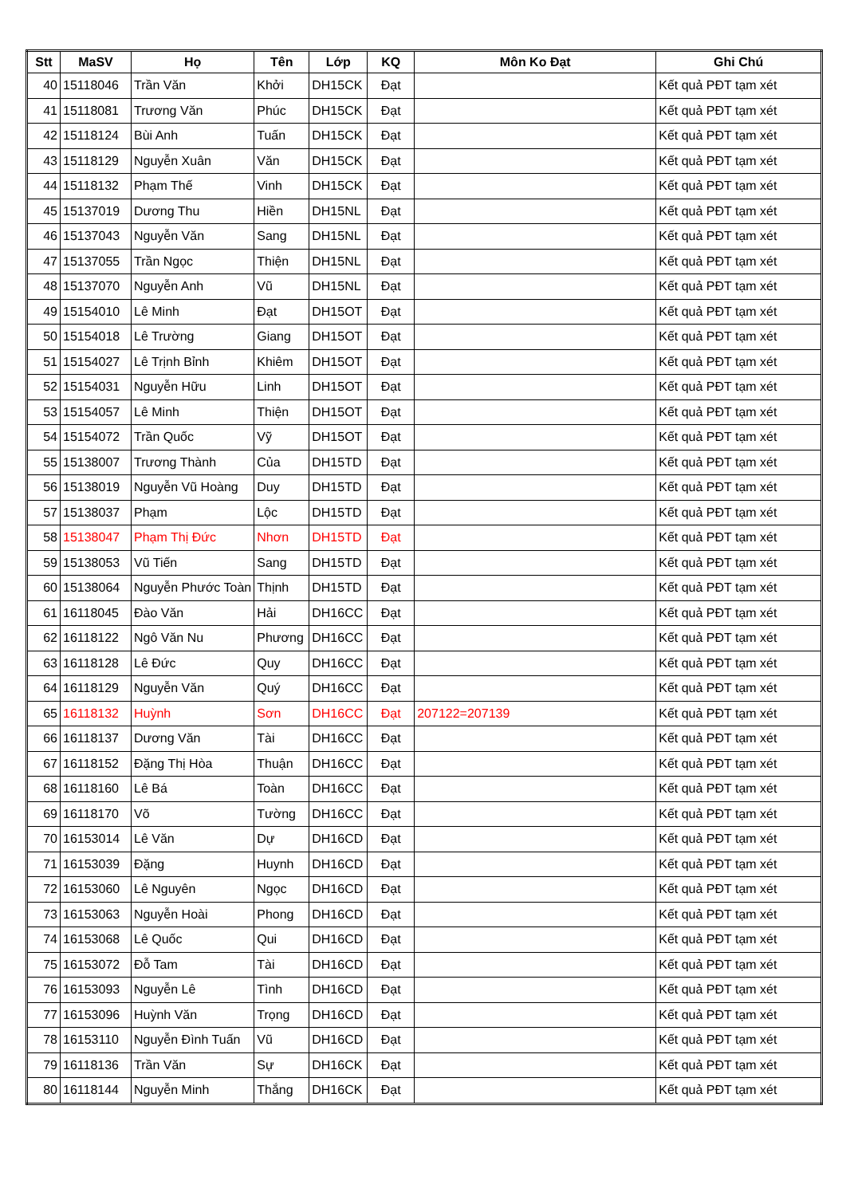| Stt | MaSV | Họ | Tên | Lớp | KQ | Môn Ko Đạt | Ghi Chú |
| --- | --- | --- | --- | --- | --- | --- | --- |
| 40 | 15118046 | Trần Văn | Khởi | DH15CK | Đạt | | Kết quả PĐT tạm xét |
| 41 | 15118081 | Trương Văn | Phúc | DH15CK | Đạt | | Kết quả PĐT tạm xét |
| 42 | 15118124 | Bùi Anh | Tuấn | DH15CK | Đạt | | Kết quả PĐT tạm xét |
| 43 | 15118129 | Nguyễn Xuân | Văn | DH15CK | Đạt | | Kết quả PĐT tạm xét |
| 44 | 15118132 | Phạm Thế | Vinh | DH15CK | Đạt | | Kết quả PĐT tạm xét |
| 45 | 15137019 | Dương Thu | Hiền | DH15NL | Đạt | | Kết quả PĐT tạm xét |
| 46 | 15137043 | Nguyễn Văn | Sang | DH15NL | Đạt | | Kết quả PĐT tạm xét |
| 47 | 15137055 | Trần Ngọc | Thiện | DH15NL | Đạt | | Kết quả PĐT tạm xét |
| 48 | 15137070 | Nguyễn Anh | Vũ | DH15NL | Đạt | | Kết quả PĐT tạm xét |
| 49 | 15154010 | Lê Minh | Đạt | DH15OT | Đạt | | Kết quả PĐT tạm xét |
| 50 | 15154018 | Lê Trường | Giang | DH15OT | Đạt | | Kết quả PĐT tạm xét |
| 51 | 15154027 | Lê Trịnh Bỉnh | Khiêm | DH15OT | Đạt | | Kết quả PĐT tạm xét |
| 52 | 15154031 | Nguyễn Hữu | Linh | DH15OT | Đạt | | Kết quả PĐT tạm xét |
| 53 | 15154057 | Lê Minh | Thiện | DH15OT | Đạt | | Kết quả PĐT tạm xét |
| 54 | 15154072 | Trần Quốc | Vỹ | DH15OT | Đạt | | Kết quả PĐT tạm xét |
| 55 | 15138007 | Trương Thành | Của | DH15TD | Đạt | | Kết quả PĐT tạm xét |
| 56 | 15138019 | Nguyễn Vũ Hoàng | Duy | DH15TD | Đạt | | Kết quả PĐT tạm xét |
| 57 | 15138037 | Phạm | Lộc | DH15TD | Đạt | | Kết quả PĐT tạm xét |
| 58 | 15138047 | Phạm Thị Đức | Nhơn | DH15TD | Đạt | | Kết quả PĐT tạm xét |
| 59 | 15138053 | Vũ Tiến | Sang | DH15TD | Đạt | | Kết quả PĐT tạm xét |
| 60 | 15138064 | Nguyễn Phước Toàn | Thịnh | DH15TD | Đạt | | Kết quả PĐT tạm xét |
| 61 | 16118045 | Đào Văn | Hải | DH16CC | Đạt | | Kết quả PĐT tạm xét |
| 62 | 16118122 | Ngô Văn Nu | Phương | DH16CC | Đạt | | Kết quả PĐT tạm xét |
| 63 | 16118128 | Lê Đức | Quy | DH16CC | Đạt | | Kết quả PĐT tạm xét |
| 64 | 16118129 | Nguyễn Văn | Quý | DH16CC | Đạt | | Kết quả PĐT tạm xét |
| 65 | 16118132 | Huỳnh | Sơn | DH16CC | Đạt | 207122=207139 | Kết quả PĐT tạm xét |
| 66 | 16118137 | Dương Văn | Tài | DH16CC | Đạt | | Kết quả PĐT tạm xét |
| 67 | 16118152 | Đặng Thị Hòa | Thuận | DH16CC | Đạt | | Kết quả PĐT tạm xét |
| 68 | 16118160 | Lê Bá | Toàn | DH16CC | Đạt | | Kết quả PĐT tạm xét |
| 69 | 16118170 | Võ | Tường | DH16CC | Đạt | | Kết quả PĐT tạm xét |
| 70 | 16153014 | Lê Văn | Dự | DH16CD | Đạt | | Kết quả PĐT tạm xét |
| 71 | 16153039 | Đặng | Huynh | DH16CD | Đạt | | Kết quả PĐT tạm xét |
| 72 | 16153060 | Lê Nguyên | Ngọc | DH16CD | Đạt | | Kết quả PĐT tạm xét |
| 73 | 16153063 | Nguyễn Hoài | Phong | DH16CD | Đạt | | Kết quả PĐT tạm xét |
| 74 | 16153068 | Lê Quốc | Qui | DH16CD | Đạt | | Kết quả PĐT tạm xét |
| 75 | 16153072 | Đỗ Tam | Tài | DH16CD | Đạt | | Kết quả PĐT tạm xét |
| 76 | 16153093 | Nguyễn Lê | Tình | DH16CD | Đạt | | Kết quả PĐT tạm xét |
| 77 | 16153096 | Huỳnh Văn | Trọng | DH16CD | Đạt | | Kết quả PĐT tạm xét |
| 78 | 16153110 | Nguyễn Đình Tuấn | Vũ | DH16CD | Đạt | | Kết quả PĐT tạm xét |
| 79 | 16118136 | Trần Văn | Sự | DH16CK | Đạt | | Kết quả PĐT tạm xét |
| 80 | 16118144 | Nguyễn Minh | Thắng | DH16CK | Đạt | | Kết quả PĐT tạm xét |